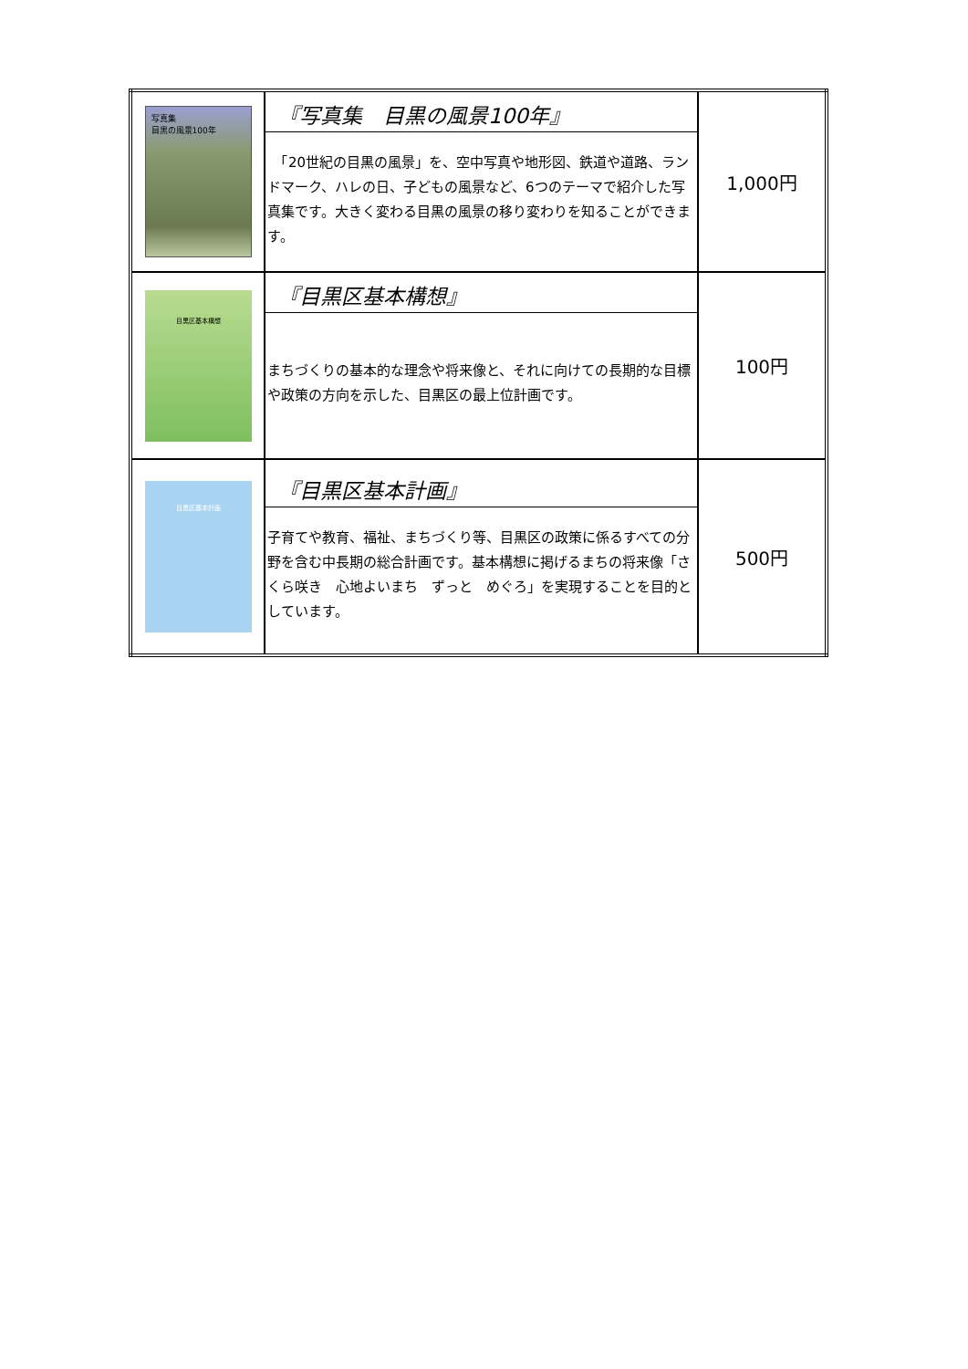| 写真集 目黒の風景100年 | 『写真集 目黒の風景100年』 「20世紀の目黒の風景」を、空中写真や地形図、鉄道や道路、ランドマーク、ハレの日、子どもの風景など、6つのテーマで紹介した写真集です。大きく変わる目黒の風景の移り変わりを知ることができます。 | 1,000円 |
| 目黒区基本構想 | 『目黒区基本構想』 まちづくりの基本的な理念や将来像と、それに向けての長期的な目標や政策の方向を示した、目黒区の最上位計画です。 | 100円 |
| 目黒区基本計画 | 『目黒区基本計画』 子育てや教育、福祉、まちづくり等、目黒区の政策に係るすべての分野を含む中長期の総合計画です。基本構想に掲げるまちの将来像「さくら咲き 心地よいまち ずっと めぐろ」を実現することを目的としています。 | 500円 |